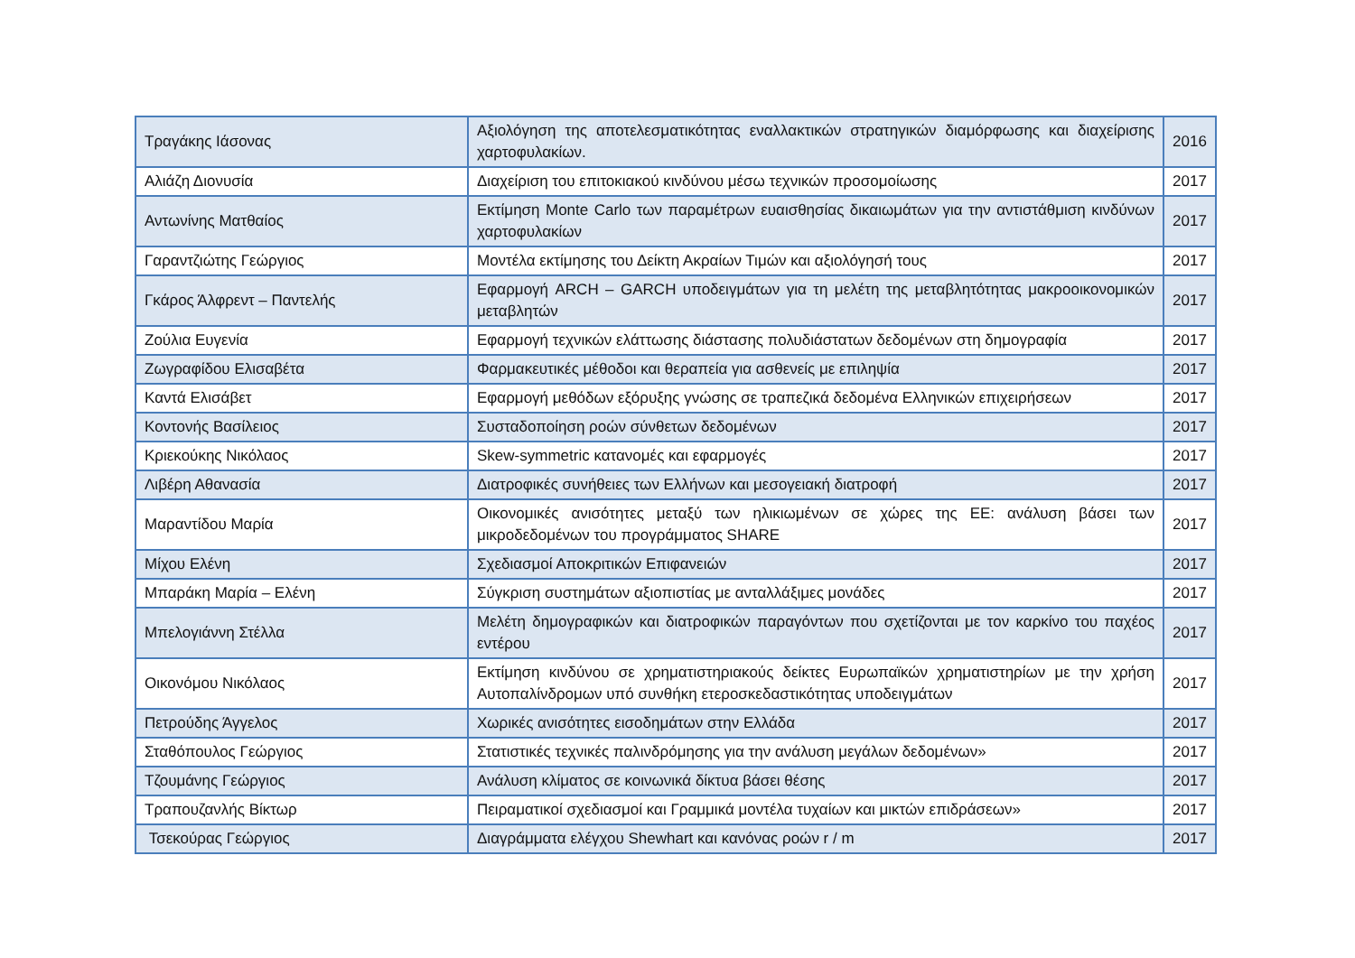| Τραγάκης Ιάσονας | Αξιολόγηση της αποτελεσματικότητας εναλλακτικών στρατηγικών διαμόρφωσης και διαχείρισης χαρτοφυλακίων. | 2016 |
| Αλιάζη Διονυσία | Διαχείριση του επιτοκιακού κινδύνου μέσω τεχνικών προσομοίωσης | 2017 |
| Αντωνίνης Ματθαίος | Εκτίμηση Monte Carlo των παραμέτρων ευαισθησίας δικαιωμάτων για την αντιστάθμιση κινδύνων χαρτοφυλακίων | 2017 |
| Γαραντζιώτης Γεώργιος | Μοντέλα εκτίμησης του Δείκτη Ακραίων Τιμών και αξιολόγησή τους | 2017 |
| Γκάρος Άλφρεντ – Παντελής | Εφαρμογή ARCH – GARCH υποδειγμάτων για τη μελέτη της μεταβλητότητας μακροοικονομικών μεταβλητών | 2017 |
| Ζούλια Ευγενία | Εφαρμογή τεχνικών ελάττωσης διάστασης πολυδιάστατων δεδομένων στη δημογραφία | 2017 |
| Ζωγραφίδου Ελισαβέτα | Φαρμακευτικές μέθοδοι και θεραπεία για ασθενείς με επιληψία | 2017 |
| Καντά Ελισάβετ | Εφαρμογή μεθόδων εξόρυξης γνώσης σε τραπεζικά δεδομένα Ελληνικών επιχειρήσεων | 2017 |
| Κοντονής Βασίλειος | Συσταδοποίηση ροών σύνθετων δεδομένων | 2017 |
| Κριεκούκης Νικόλαος | Skew-symmetric κατανομές και εφαρμογές | 2017 |
| Λιβέρη Αθανασία | Διατροφικές συνήθειες των Ελλήνων και μεσογειακή διατροφή | 2017 |
| Μαραντίδου Μαρία | Οικονομικές ανισότητες μεταξύ των ηλικιωμένων σε χώρες της ΕΕ: ανάλυση βάσει των μικροδεδομένων του προγράμματος SHARE | 2017 |
| Μίχου Ελένη | Σχεδιασμοί Αποκριτικών Επιφανειών | 2017 |
| Μπαράκη Μαρία – Ελένη | Σύγκριση συστημάτων αξιοπιστίας με ανταλλάξιμες μονάδες | 2017 |
| Μπελογιάννη Στέλλα | Μελέτη δημογραφικών και διατροφικών παραγόντων που σχετίζονται με τον καρκίνο του παχέος εντέρου | 2017 |
| Οικονόμου Νικόλαος | Εκτίμηση κινδύνου σε χρηματιστηριακούς δείκτες Ευρωπαϊκών χρηματιστηρίων με την χρήση Αυτοπαλίνδρομων υπό συνθήκη ετεροσκεδαστικότητας υποδειγμάτων | 2017 |
| Πετρούδης Άγγελος | Χωρικές ανισότητες εισοδημάτων στην Ελλάδα | 2017 |
| Σταθόπουλος Γεώργιος | Στατιστικές τεχνικές παλινδρόμησης για την ανάλυση μεγάλων δεδομένων» | 2017 |
| Τζουμάνης Γεώργιος | Ανάλυση κλίματος σε κοινωνικά δίκτυα βάσει θέσης | 2017 |
| Τραπουζανλής Βίκτωρ | Πειραματικοί σχεδιασμοί και Γραμμικά μοντέλα τυχαίων και μικτών επιδράσεων» | 2017 |
| Τσεκούρας Γεώργιος | Διαγράμματα ελέγχου Shewhart και κανόνας ροών r / m | 2017 |